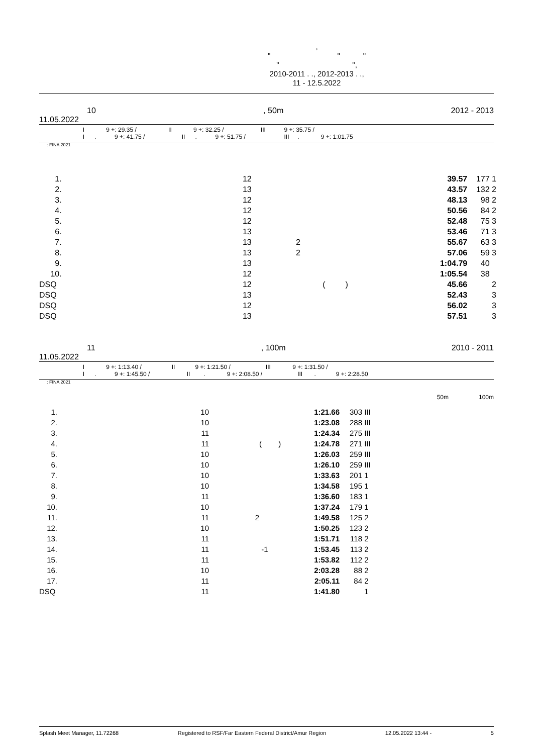,
" " "
" ",
2010-2011 . ., 2012-2013 . .,
11 - 12.5.2022
10, 50m 2012 - 2013
11.05.2022
I 9 +: 29.35 / II 9 +: 32.25 / III 9 +: 35.75 /
I . 9 +: 41.75 / II . 9 +: 51.75 / III . 9 +: 1:01.75
: FINA 2021
| 1. | 12 | | | 39.57 | 177 | 1 |
| 2. | 13 | | | 43.57 | 132 | 2 |
| 3. | 12 | | | 48.13 | 98 | 2 |
| 4. | 12 | | | 50.56 | 84 | 2 |
| 5. | 12 | | | 52.48 | 75 | 3 |
| 6. | 13 | | | 53.46 | 71 | 3 |
| 7. | 13 | 2 | | 55.67 | 63 | 3 |
| 8. | 13 | 2 | | 57.06 | 59 | 3 |
| 9. | 13 | | | 1:04.79 | 40 | |
| 10. | 12 | | | 1:05.54 | 38 | |
| DSQ | 12 | | ( ) | 45.66 | | 2 |
| DSQ | 13 | | | 52.43 | | 3 |
| DSQ | 12 | | | 56.02 | | 3 |
| DSQ | 13 | | | 57.51 | | 3 |
11, 100m 2010 - 2011
11.05.2022
I 9 +: 1:13.40 / II 9 +: 1:21.50 / III 9 +: 1:31.50 /
I . 9 +: 1:45.50 / II . 9 +: 2:08.50 / III . 9 +: 2:28.50
: FINA 2021
50m 100m
| 1. | 10 | | | 1:21.66 | 303 | III |
| 2. | 10 | | | 1:23.08 | 288 | III |
| 3. | 11 | | | 1:24.34 | 275 | III |
| 4. | 11 | | ( ) | 1:24.78 | 271 | III |
| 5. | 10 | | | 1:26.03 | 259 | III |
| 6. | 10 | | | 1:26.10 | 259 | III |
| 7. | 10 | | | 1:33.63 | 201 | 1 |
| 8. | 10 | | | 1:34.58 | 195 | 1 |
| 9. | 11 | | | 1:36.60 | 183 | 1 |
| 10. | 10 | | | 1:37.24 | 179 | 1 |
| 11. | 11 | 2 | | 1:49.58 | 125 | 2 |
| 12. | 10 | | | 1:50.25 | 123 | 2 |
| 13. | 11 | | | 1:51.71 | 118 | 2 |
| 14. | 11 | | -1 | 1:53.45 | 113 | 2 |
| 15. | 11 | | | 1:53.82 | 112 | 2 |
| 16. | 10 | | | 2:03.28 | 88 | 2 |
| 17. | 11 | | | 2:05.11 | 84 | 2 |
| DSQ | 11 | | | 1:41.80 | | 1 |
Splash Meet Manager, 11.72268 Registered to RSF/Far Eastern Federal District/Amur Region 12.05.2022 13:44 - 5